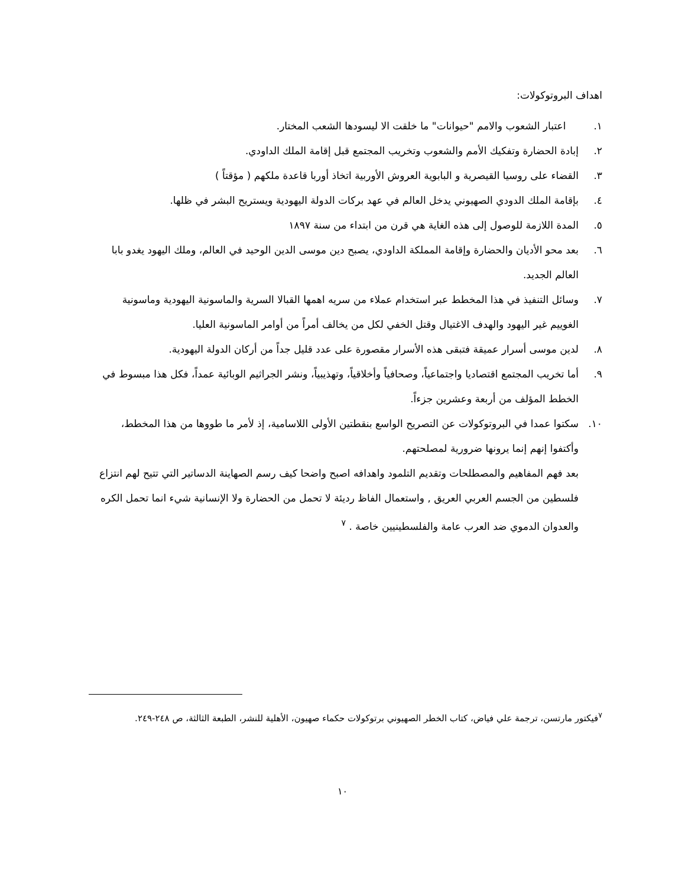اهداف البروتوكولات:
١. اعتبار الشعوب والامم "حيوانات" ما خلقت الا ليسودها الشعب المختار.
٢. إبادة الحضارة وتفكيك الأمم والشعوب وتخريب المجتمع قبل إقامة الملك الداودي.
٣. القضاء على روسيا القيصرية و البابوية العروش الأوربية اتخاذ أوربا قاعدة ملكهم ( مؤقتاً )
٤. بإقامة الملك الدودي الصهيوني يدخل العالم في عهد بركات الدولة اليهودية ويستريح البشر في ظلها.
٥. المدة اللازمة للوصول إلى هذه الغاية هي قرن من ابتداء من سنة ١٨٩٧
٦. بعد محو الأديان والحضارة وإقامة المملكة الداودي، يصبح دين موسى الدين الوحيد في العالم، وملك اليهود يغدو بابا العالم الجديد.
٧. وسائل التنفيذ في هذا المخطط عبر استخدام عملاء من سريه اهمها القبالا السرية والماسونية اليهودية وماسونية الغوييم غير اليهود والهدف الاغتيال وقتل الخفي لكل من يخالف أمراً من أوامر الماسونية العليا.
٨. لدين موسى أسرار عميقة فتبقى هذه الأسرار مقصورة على عدد قليل جداً من أركان الدولة اليهودية.
٩. أما تخريب المجتمع اقتصاديا واجتماعياً، وصحافياً وأخلاقياً، وتهذيبياً، ونشر الجراثيم الوبائية عمداً، فكل هذا مبسوط في الخطط المؤلف من أربعة وعشرين جزءاً.
١٠. سكتوا عمدا في البروتوكولات عن التصريح الواسع بنقطتين الأولى اللاسامية، إذ لأمر ما طووها من هذا المخطط، وأكتفوا إنهم إنما يرونها ضرورية لمصلحتهم.
بعد فهم المفاهيم والمصطلحات وتقديم التلمود واهدافه اصبح واضحا كيف رسم الصهاينة الدساتير التي تتيح لهم انتزاع فلسطين من الجسم العربي العريق , واستعمال الفاظ رديئة لا تحمل من الحضارة ولا الإنسانية شيء انما تحمل الكره والعدوان الدموي ضد العرب عامة والفلسطينيين خاصة . <sup>٧</sup>
<sup>٧</sup> فيكتور مارتسن، ترجمة علي فياض، كتاب الخطر الصهيوني برتوكولات حكماء صهيون، الأهلية للنشر، الطبعة الثالثة، ص ٢٤٨-٢٤٩.
١٠